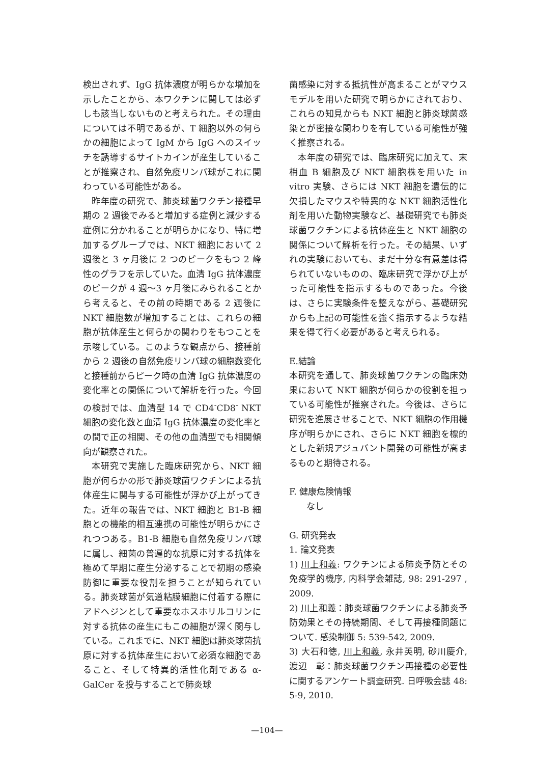検出されず、IgG 抗体濃度が明らかな増加を示したことから、本ワクチンに関しては必ずしも該当しないものと考えられた。その理由については不明であるが、T 細胞以外の何らかの細胞によって IgM から IgG へのスイッチを誘導するサイトカインが産生していることが推察され、自然免疫リンパ球がこれに関わっている可能性がある。
昨年度の研究で、肺炎球菌ワクチン接種早期の 2 週後でみると増加する症例と減少する症例に分かれることが明らかになり、特に増加するグループでは、NKT 細胞において 2 週後と 3 ヶ月後に 2 つのピークをもつ 2 峰性のグラフを示していた。血清 IgG 抗体濃度のピークが 4 週〜3 ヶ月後にみられることから考えると、その前の時期である 2 週後に NKT 細胞数が増加することは、これらの細胞が抗体産生と何らかの関わりをもつことを示唆している。このような観点から、接種前から 2 週後の自然免疫リンパ球の細胞数変化と接種前からピーク時の血清 IgG 抗体濃度の変化率との関係について解析を行った。今回の検討では、血清型 14 で CD4<sup>-</sup>CD8<sup>-</sup> NKT 細胞の変化数と血清 IgG 抗体濃度の変化率との間で正の相関、その他の血清型でも相関傾向が観察された。
本研究で実施した臨床研究から、NKT 細胞が何らかの形で肺炎球菌ワクチンによる抗体産生に関与する可能性が浮かび上がってきた。近年の報告では、NKT 細胞と B1-B 細胞との機能的相互連携の可能性が明らかにされつつある。B1-B 細胞も自然免疫リンパ球に属し、細菌の普遍的な抗原に対する抗体を極めて早期に産生分泌することで初期の感染防御に重要な役割を担うことが知られている。肺炎球菌が気道粘膜細胞に付着する際にアドヘジンとして重要なホスホリルコリンに対する抗体の産生にもこの細胞が深く関与している。これまでに、NKT 細胞は肺炎球菌抗原に対する抗体産生において必須な細胞であること、そして特異的活性化剤である α-GalCer を投与することで肺炎球
菌感染に対する抵抗性が高まることがマウスモデルを用いた研究で明らかにされており、これらの知見からも NKT 細胞と肺炎球菌感染とが密接な関わりを有している可能性が強く推察される。
本年度の研究では、臨床研究に加えて、末梢血 B 細胞及び NKT 細胞株を用いた in vitro 実験、さらには NKT 細胞を遺伝的に欠損したマウスや特異的な NKT 細胞活性化剤を用いた動物実験など、基礎研究でも肺炎球菌ワクチンによる抗体産生と NKT 細胞の関係について解析を行った。その結果、いずれの実験においても、まだ十分な有意差は得られていないものの、臨床研究で浮かび上がった可能性を指示するものであった。今後は、さらに実験条件を整えながら、基礎研究からも上記の可能性を強く指示するような結果を得て行く必要があると考えられる。
E.結論
本研究を通して、肺炎球菌ワクチンの臨床効果において NKT 細胞が何らかの役割を担っている可能性が推察された。今後は、さらに研究を進展させることで、NKT 細胞の作用機序が明らかにされ、さらに NKT 細胞を標的とした新規アジュバント開発の可能性が高まるものと期待される。
F. 健康危険情報
なし
G. 研究発表
1. 論文発表
1) 川上和義: ワクチンによる肺炎予防とその免疫学的機序, 内科学会雑誌, 98: 291-297 , 2009.
2) 川上和義：肺炎球菌ワクチンによる肺炎予防効果とその持続期間、そして再接種問題について. 感染制御 5: 539-542, 2009.
3) 大石和徳, 川上和義, 永井英明, 砂川慶介, 渡辺　彰：肺炎球菌ワクチン再接種の必要性に関するアンケート調査研究. 日呼吸会誌 48: 5-9, 2010.
—104—